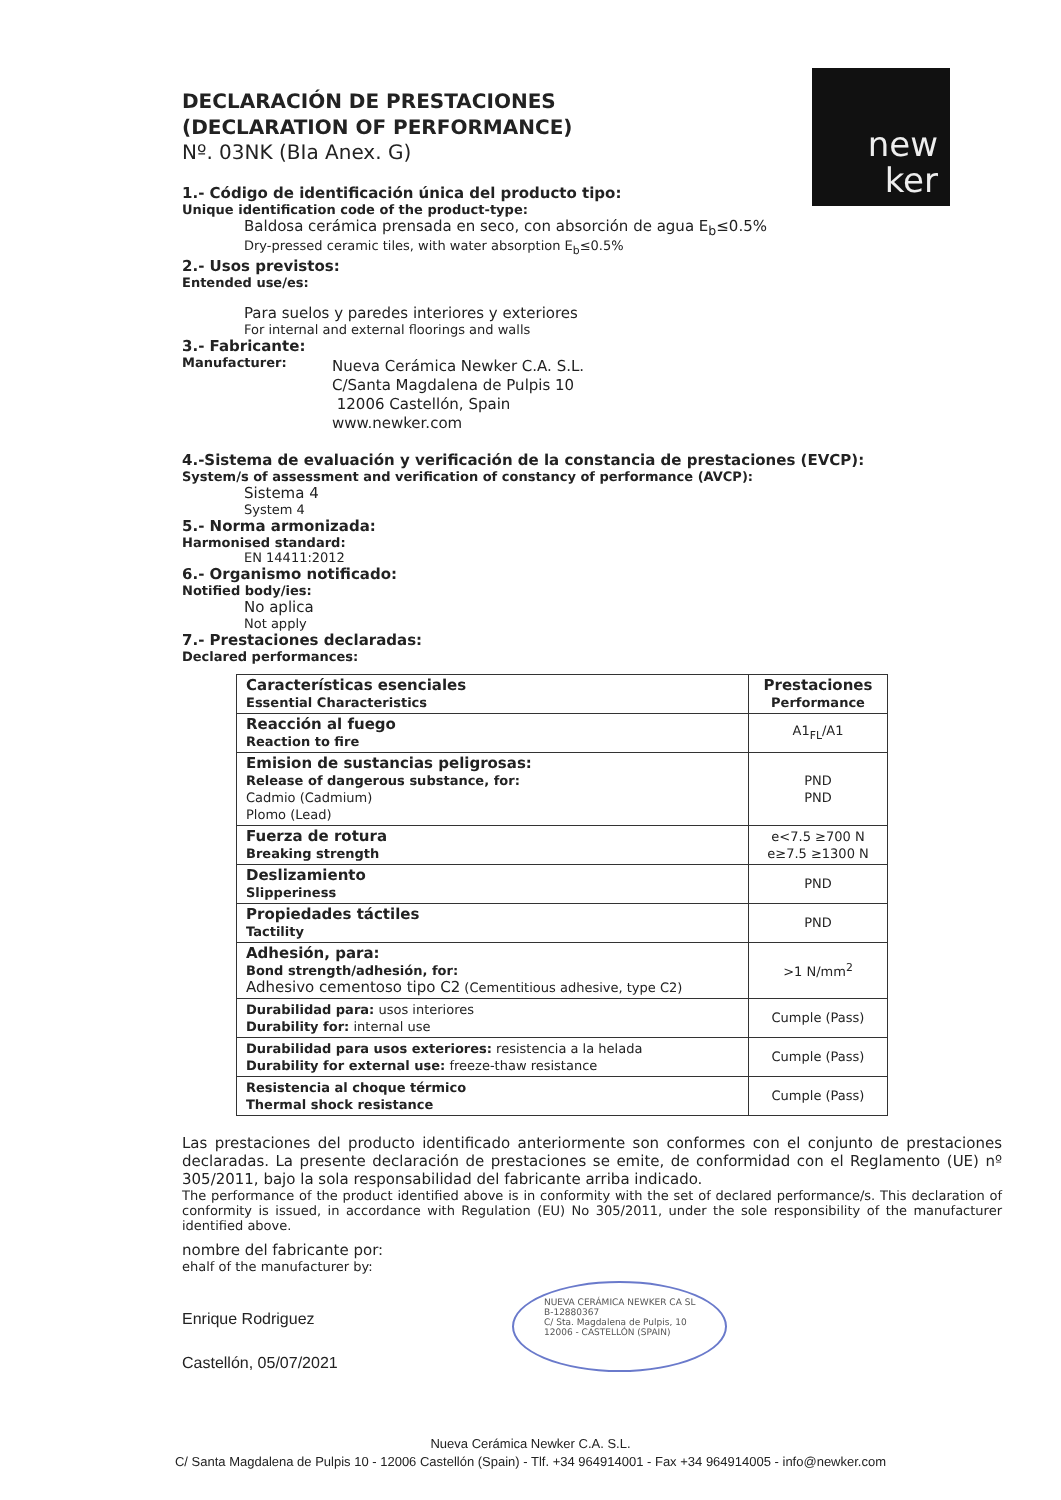new
ker
DECLARACIÓN DE PRESTACIONES
(DECLARATION OF PERFORMANCE)
Nº. 03NK (BIa Anex. G)
1.- Código de identificación única del producto tipo:
Unique identification code of the product-type:
Baldosa cerámica prensada en seco, con absorción de agua E<sub>b</sub>≤0.5%
Dry-pressed ceramic tiles, with water absorption E<sub>b</sub>≤0.5%
2.- Usos previstos:
Entended use/es:
Para suelos y paredes interiores y exteriores
For internal and external floorings and walls
3.- Fabricante:
Manufacturer:
Nueva Cerámica Newker C.A. S.L.
C/Santa Magdalena de Pulpis 10
12006 Castellón, Spain
www.newker.com
4.-Sistema de evaluación y verificación de la constancia de prestaciones (EVCP):
System/s of assessment and verification of constancy of performance (AVCP):
Sistema 4
System 4
5.- Norma armonizada:
Harmonised standard:
EN 14411:2012
6.- Organismo notificado:
Notified body/ies:
No aplica
Not apply
7.- Prestaciones declaradas:
Declared performances:
| Características esenciales Essential Characteristics | Prestaciones Performance |
| Reacción al fuego Reaction to fire | A1<sub>FL</sub>/A1 |
| Emision de sustancias peligrosas: Release of dangerous substance, for: Cadmio (Cadmium) Plomo (Lead) | PND PND |
| Fuerza de rotura Breaking strength | e<7.5 ≥700 N e≥7.5 ≥1300 N |
| Deslizamiento Slipperiness | PND |
| Propiedades táctiles Tactility | PND |
| Adhesión, para: Bond strength/adhesión, for: Adhesivo cementoso tipo C2 (Cementitious adhesive, type C2) | >1 N/mm<sup>2</sup> |
| Durabilidad para: usos interiores Durability for: internal use | Cumple (Pass) |
| Durabilidad para usos exteriores: resistencia a la helada Durability for external use: freeze-thaw resistance | Cumple (Pass) |
| Resistencia al choque térmico Thermal shock resistance | Cumple (Pass) |
Las prestaciones del producto identificado anteriormente son conformes con el conjunto de prestaciones declaradas. La presente declaración de prestaciones se emite, de conformidad con el Reglamento (UE) nº 305/2011, bajo la sola responsabilidad del fabricante arriba indicado.
The performance of the product identified above is in conformity with the set of declared performance/s. This declaration of conformity is issued, in accordance with Regulation (EU) No 305/2011, under the sole responsibility of the manufacturer identified above.
nombre del fabricante por:
ehalf of the manufacturer by:
Enrique Rodriguez
Castellón, 05/07/2021
NUEVA CERÁMICA NEWKER CA SL
B-12880367
C/ Sta. Magdalena de Pulpis, 10
12006 - CASTELLÓN (SPAIN)
Nueva Cerámica Newker C.A. S.L.
C/ Santa Magdalena de Pulpis 10 - 12006 Castellón (Spain) - Tlf. +34 964914001 - Fax +34 964914005 - info@newker.com